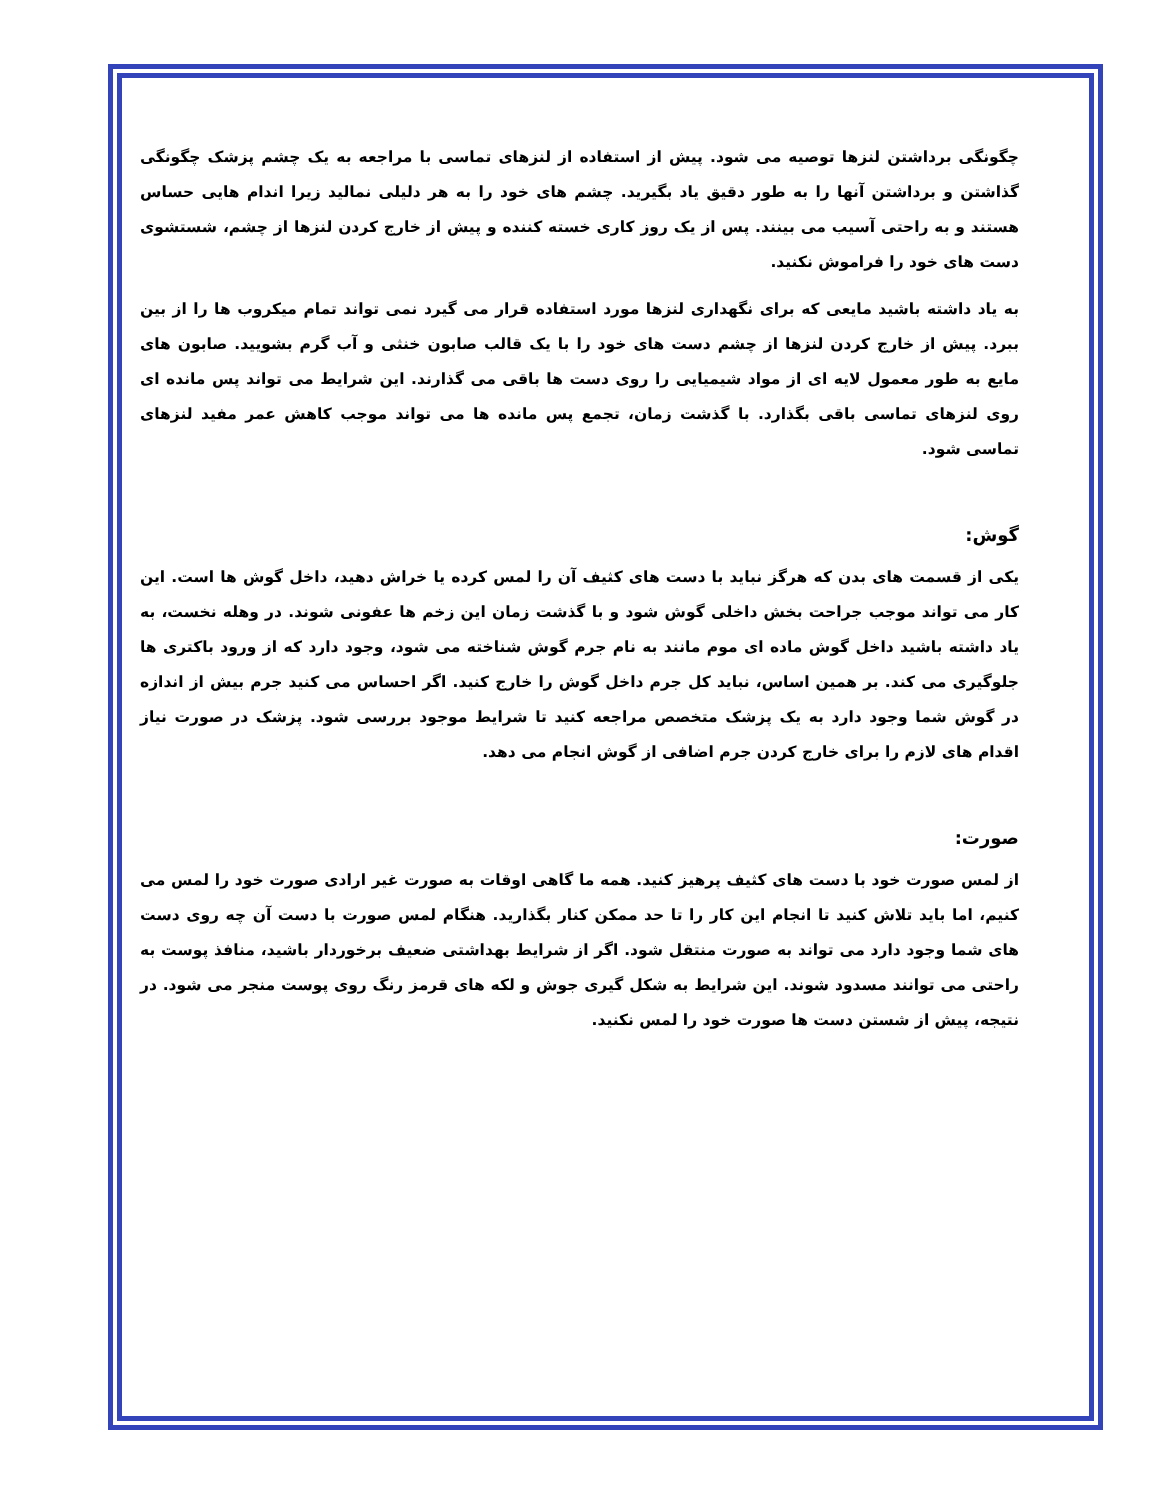چگونگی برداشتن لنزها توصیه می شود. پیش از استفاده از لنزهای تماسی با مراجعه به یک چشم پزشک چگونگی گذاشتن و برداشتن آنها را به طور دقیق یاد بگیرید. چشم های خود را به هر دلیلی نمالید زیرا اندام هایی حساس هستند و به راحتی آسیب می بینند. پس از یک روز کاری خسته کننده و پیش از خارج کردن لنزها از چشم، شستشوی دست های خود را فراموش نکنید.
به یاد داشته باشید مایعی که برای نگهداری لنزها مورد استفاده قرار می گیرد نمی تواند تمام میکروب ها را از بین ببرد. پیش از خارج کردن لنزها از چشم دست های خود را با یک قالب صابون خنثی و آب گرم بشویید. صابون های مایع به طور معمول لایه ای از مواد شیمیایی را روی دست ها باقی می گذارند. این شرایط می تواند پس مانده ای روی لنزهای تماسی باقی بگذارد. با گذشت زمان، تجمع پس مانده ها می تواند موجب کاهش عمر مفید لنزهای تماسی شود.
گوش:
یکی از قسمت های بدن که هرگز نباید با دست های کثیف آن را لمس کرده یا خراش دهید، داخل گوش ها است. این کار می تواند موجب جراحت بخش داخلی گوش شود و با گذشت زمان این زخم ها عفونی شوند. در وهله نخست، به یاد داشته باشید داخل گوش ماده ای موم مانند به نام جرم گوش شناخته می شود، وجود دارد که از ورود باکتری ها جلوگیری می کند. بر همین اساس، نباید کل جرم داخل گوش را خارج کنید. اگر احساس می کنید جرم بیش از اندازه در گوش شما وجود دارد به یک پزشک متخصص مراجعه کنید تا شرایط موجود بررسی شود. پزشک در صورت نیاز اقدام های لازم را برای خارج کردن جرم اضافی از گوش انجام می دهد.
صورت:
از لمس صورت خود با دست های کثیف پرهیز کنید. همه ما گاهی اوقات به صورت غیر ارادی صورت خود را لمس می کنیم، اما باید تلاش کنید تا انجام این کار را تا حد ممکن کنار بگذارید. هنگام لمس صورت با دست آن چه روی دست های شما وجود دارد می تواند به صورت منتقل شود. اگر از شرایط بهداشتی ضعیف برخوردار باشید، منافذ پوست به راحتی می توانند مسدود شوند. این شرایط به شکل گیری جوش و لکه های قرمز رنگ روی پوست منجر می شود. در نتیجه، پیش از شستن دست ها صورت خود را لمس نکنید.